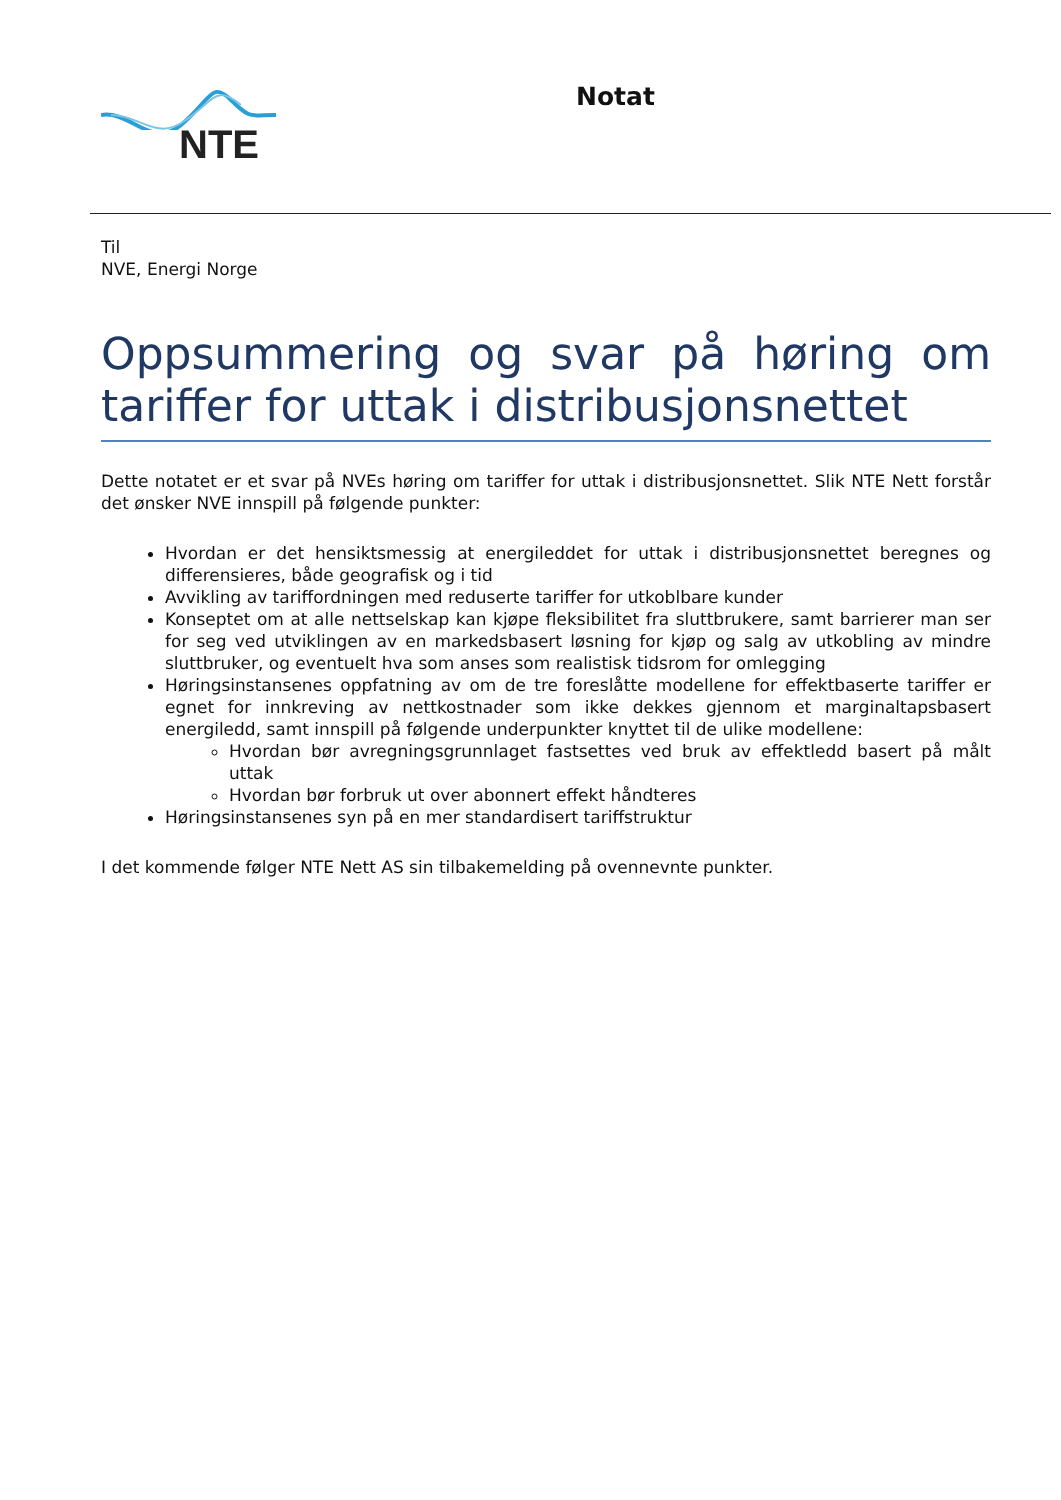NTE
Notat
Til
NVE, Energi Norge
Oppsummering og svar på høring om tariffer for uttak i distribusjonsnettet
Dette notatet er et svar på NVEs høring om tariffer for uttak i distribusjonsnettet. Slik NTE Nett forstår det ønsker NVE innspill på følgende punkter:
Hvordan er det hensiktsmessig at energileddet for uttak i distribusjonsnettet beregnes og differensieres, både geografisk og i tid
Avvikling av tariffordningen med reduserte tariffer for utkoblbare kunder
Konseptet om at alle nettselskap kan kjøpe fleksibilitet fra sluttbrukere, samt barrierer man ser for seg ved utviklingen av en markedsbasert løsning for kjøp og salg av utkobling av mindre sluttbruker, og eventuelt hva som anses som realistisk tidsrom for omlegging
Høringsinstansenes oppfatning av om de tre foreslåtte modellene for effektbaserte tariffer er egnet for innkreving av nettkostnader som ikke dekkes gjennom et marginaltapsbasert energiledd, samt innspill på følgende underpunkter knyttet til de ulike modellene:
Hvordan bør avregningsgrunnlaget fastsettes ved bruk av effektledd basert på målt uttak
Hvordan bør forbruk ut over abonnert effekt håndteres
Høringsinstansenes syn på en mer standardisert tariffstruktur
I det kommende følger NTE Nett AS sin tilbakemelding på ovennevnte punkter.